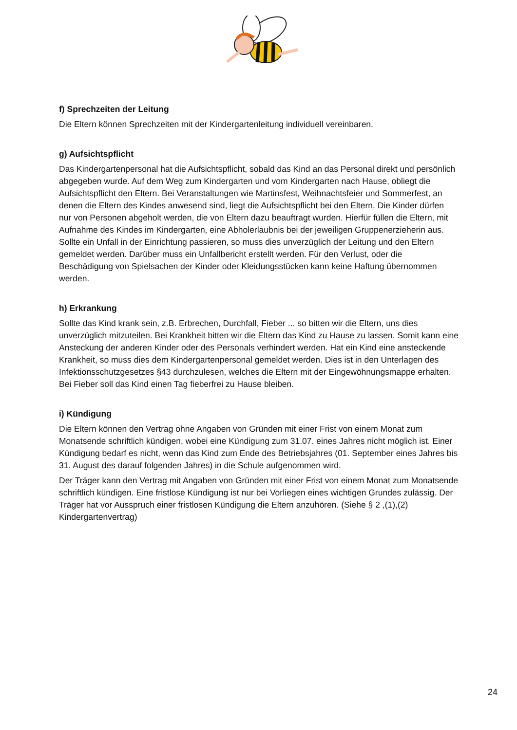f) Sprechzeiten der Leitung
Die Eltern können Sprechzeiten mit der Kindergartenleitung individuell vereinbaren.
g) Aufsichtspflicht
Das Kindergartenpersonal hat die Aufsichtspflicht, sobald das Kind an das Personal direkt und persönlich abgegeben wurde. Auf dem Weg zum Kindergarten und vom Kindergarten nach Hause, obliegt die Aufsichtspflicht den Eltern. Bei Veranstaltungen wie Martinsfest, Weihnachtsfeier und Sommerfest, an denen die Eltern des Kindes anwesend sind, liegt die Aufsichtspflicht bei den Eltern. Die Kinder dürfen nur von Personen abgeholt werden, die von Eltern dazu beauftragt wurden. Hierfür füllen die Eltern, mit Aufnahme des Kindes im Kindergarten, eine Abholerlaubnis bei der jeweiligen Gruppenerzieherin aus. Sollte ein Unfall in der Einrichtung passieren, so muss dies unverzüglich der Leitung und den Eltern gemeldet werden. Darüber muss ein Unfallbericht erstellt werden. Für den Verlust, oder die Beschädigung von Spielsachen der Kinder oder Kleidungsstücken kann keine Haftung übernommen werden.
h) Erkrankung
Sollte das Kind krank sein, z.B. Erbrechen, Durchfall, Fieber ... so bitten wir die Eltern, uns dies unverzüglich mitzuteilen. Bei Krankheit bitten wir die Eltern das Kind zu Hause zu lassen. Somit kann eine Ansteckung der anderen Kinder oder des Personals verhindert werden. Hat ein Kind eine ansteckende Krankheit, so muss dies dem Kindergartenpersonal gemeldet werden. Dies ist in den Unterlagen des Infektionsschutzgesetzes §43 durchzulesen, welches die Eltern mit der Eingewöhnungsmappe erhalten. Bei Fieber soll das Kind einen Tag fieberfrei zu Hause bleiben.
i) Kündigung
Die Eltern können den Vertrag ohne Angaben von Gründen mit einer Frist von einem Monat zum Monatsende schriftlich kündigen, wobei eine Kündigung zum 31.07. eines Jahres nicht möglich ist. Einer Kündigung bedarf es nicht, wenn das Kind zum Ende des Betriebsjahres (01. September eines Jahres bis 31. August des darauf folgenden Jahres) in die Schule aufgenommen wird.
Der Träger kann den Vertrag mit Angaben von Gründen mit einer Frist von einem Monat zum Monatsende schriftlich kündigen. Eine fristlose Kündigung ist nur bei Vorliegen eines wichtigen Grundes zulässig. Der Träger hat vor Ausspruch einer fristlosen Kündigung die Eltern anzuhören. (Siehe § 2 ,(1),(2) Kindergartenvertrag)
24